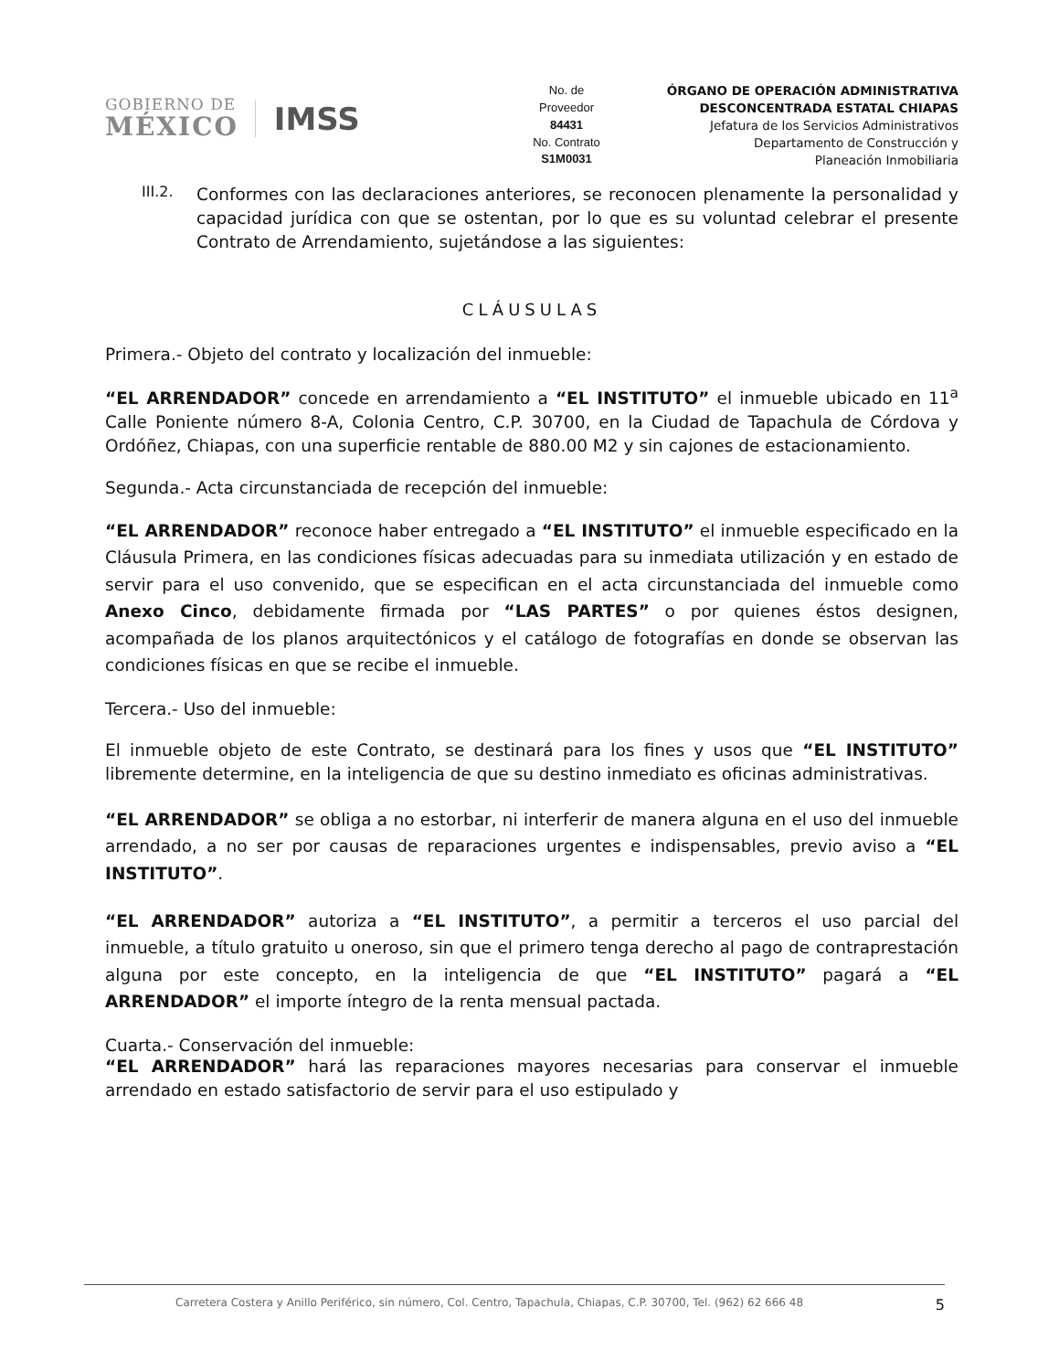GOBIERNO DE
MÉXICO
IMSS
No. de
Proveedor
84431
No. Contrato
S1M0031
ÓRGANO DE OPERACIÓN ADMINISTRATIVA
DESCONCENTRADA ESTATAL CHIAPAS
Jefatura de los Servicios Administrativos
Departamento de Construcción y
Planeación Inmobiliaria
III.2.
Conformes con las declaraciones anteriores, se reconocen plenamente la personalidad y capacidad jurídica con que se ostentan, por lo que es su voluntad celebrar el presente Contrato de Arrendamiento, sujetándose a las siguientes:
CLÁUSULAS
Primera.- Objeto del contrato y localización del inmueble:
“EL ARRENDADOR” concede en arrendamiento a “EL INSTITUTO” el inmueble ubicado en 11<sup>a</sup> Calle Poniente número 8-A, Colonia Centro, C.P. 30700, en la Ciudad de Tapachula de Córdova y Ordóñez, Chiapas, con una superficie rentable de 880.00 M2 y sin cajones de estacionamiento.
Segunda.- Acta circunstanciada de recepción del inmueble:
“EL ARRENDADOR” reconoce haber entregado a “EL INSTITUTO” el inmueble especificado en la Cláusula Primera, en las condiciones físicas adecuadas para su inmediata utilización y en estado de servir para el uso convenido, que se especifican en el acta circunstanciada del inmueble como Anexo Cinco, debidamente firmada por “LAS PARTES” o por quienes éstos designen, acompañada de los planos arquitectónicos y el catálogo de fotografías en donde se observan las condiciones físicas en que se recibe el inmueble.
Tercera.- Uso del inmueble:
El inmueble objeto de este Contrato, se destinará para los fines y usos que “EL INSTITUTO” libremente determine, en la inteligencia de que su destino inmediato es oficinas administrativas.
“EL ARRENDADOR” se obliga a no estorbar, ni interferir de manera alguna en el uso del inmueble arrendado, a no ser por causas de reparaciones urgentes e indispensables, previo aviso a “EL INSTITUTO”.
“EL ARRENDADOR” autoriza a “EL INSTITUTO”, a permitir a terceros el uso parcial del inmueble, a título gratuito u oneroso, sin que el primero tenga derecho al pago de contraprestación alguna por este concepto, en la inteligencia de que “EL INSTITUTO” pagará a “EL ARRENDADOR” el importe íntegro de la renta mensual pactada.
Cuarta.- Conservación del inmueble:
“EL ARRENDADOR” hará las reparaciones mayores necesarias para conservar el inmueble arrendado en estado satisfactorio de servir para el uso estipulado y
Carretera Costera y Anillo Periférico, sin número, Col. Centro, Tapachula, Chiapas, C.P. 30700, Tel. (962) 62 666 48 5